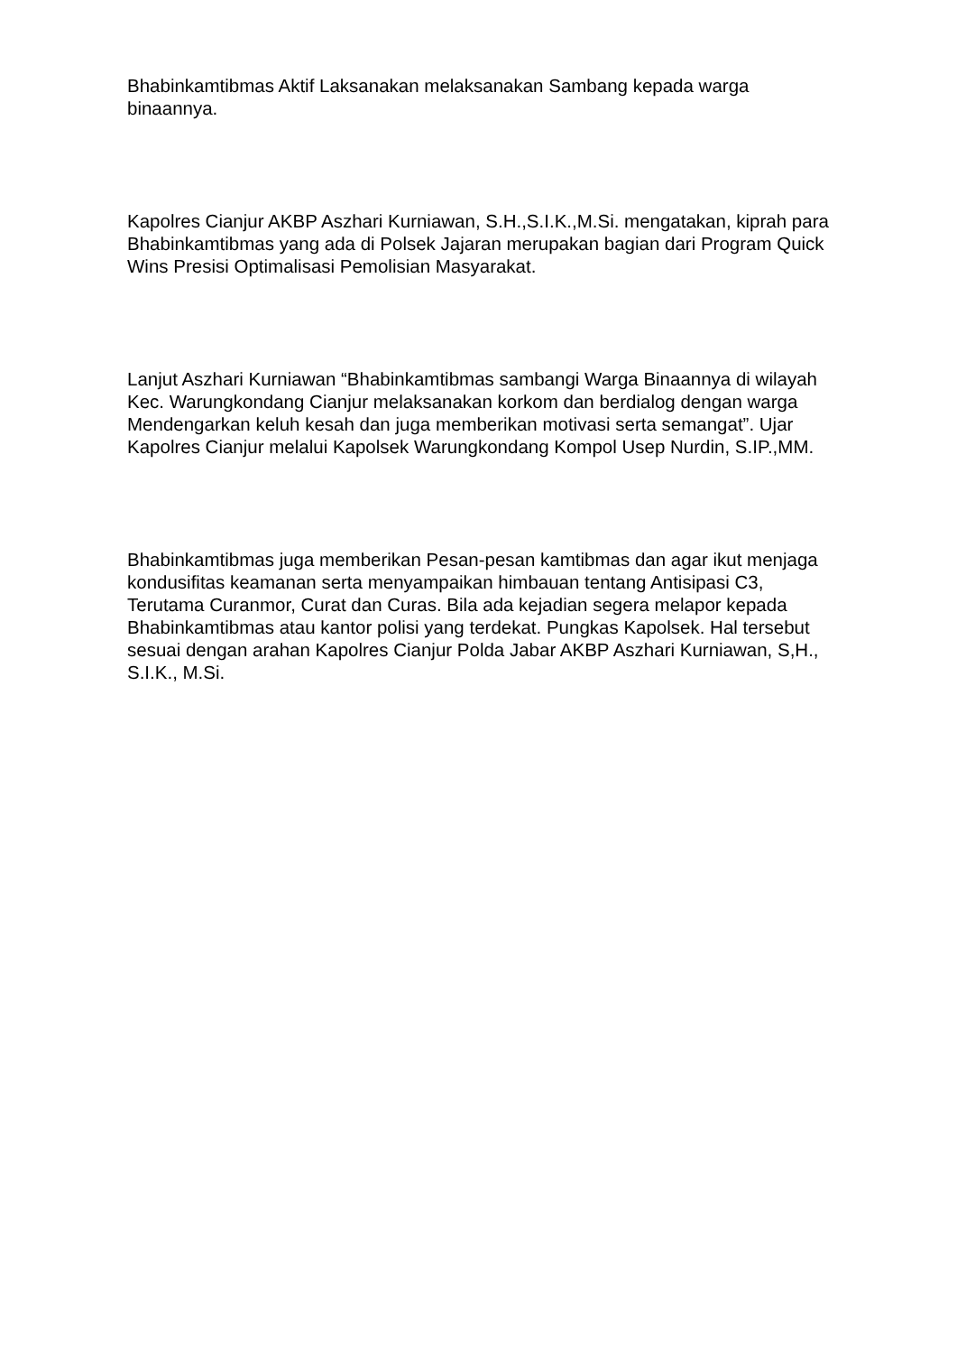Bhabinkamtibmas Aktif Laksanakan melaksanakan Sambang kepada warga binaannya.
Kapolres Cianjur AKBP Aszhari Kurniawan, S.H.,S.I.K.,M.Si. mengatakan, kiprah para Bhabinkamtibmas yang ada di Polsek Jajaran merupakan bagian dari Program Quick Wins Presisi Optimalisasi Pemolisian Masyarakat.
Lanjut Aszhari Kurniawan “Bhabinkamtibmas sambangi Warga Binaannya di wilayah Kec. Warungkondang Cianjur melaksanakan korkom dan berdialog dengan warga Mendengarkan keluh kesah dan juga memberikan motivasi serta semangat”. Ujar Kapolres Cianjur melalui Kapolsek Warungkondang Kompol Usep Nurdin, S.IP.,MM.
Bhabinkamtibmas juga memberikan Pesan-pesan kamtibmas dan agar ikut menjaga kondusifitas keamanan serta menyampaikan himbauan tentang Antisipasi C3, Terutama Curanmor, Curat dan Curas. Bila ada kejadian segera melapor kepada Bhabinkamtibmas atau kantor polisi yang terdekat. Pungkas Kapolsek. Hal tersebut sesuai dengan arahan Kapolres Cianjur Polda Jabar AKBP Aszhari Kurniawan, S,H., S.I.K., M.Si.